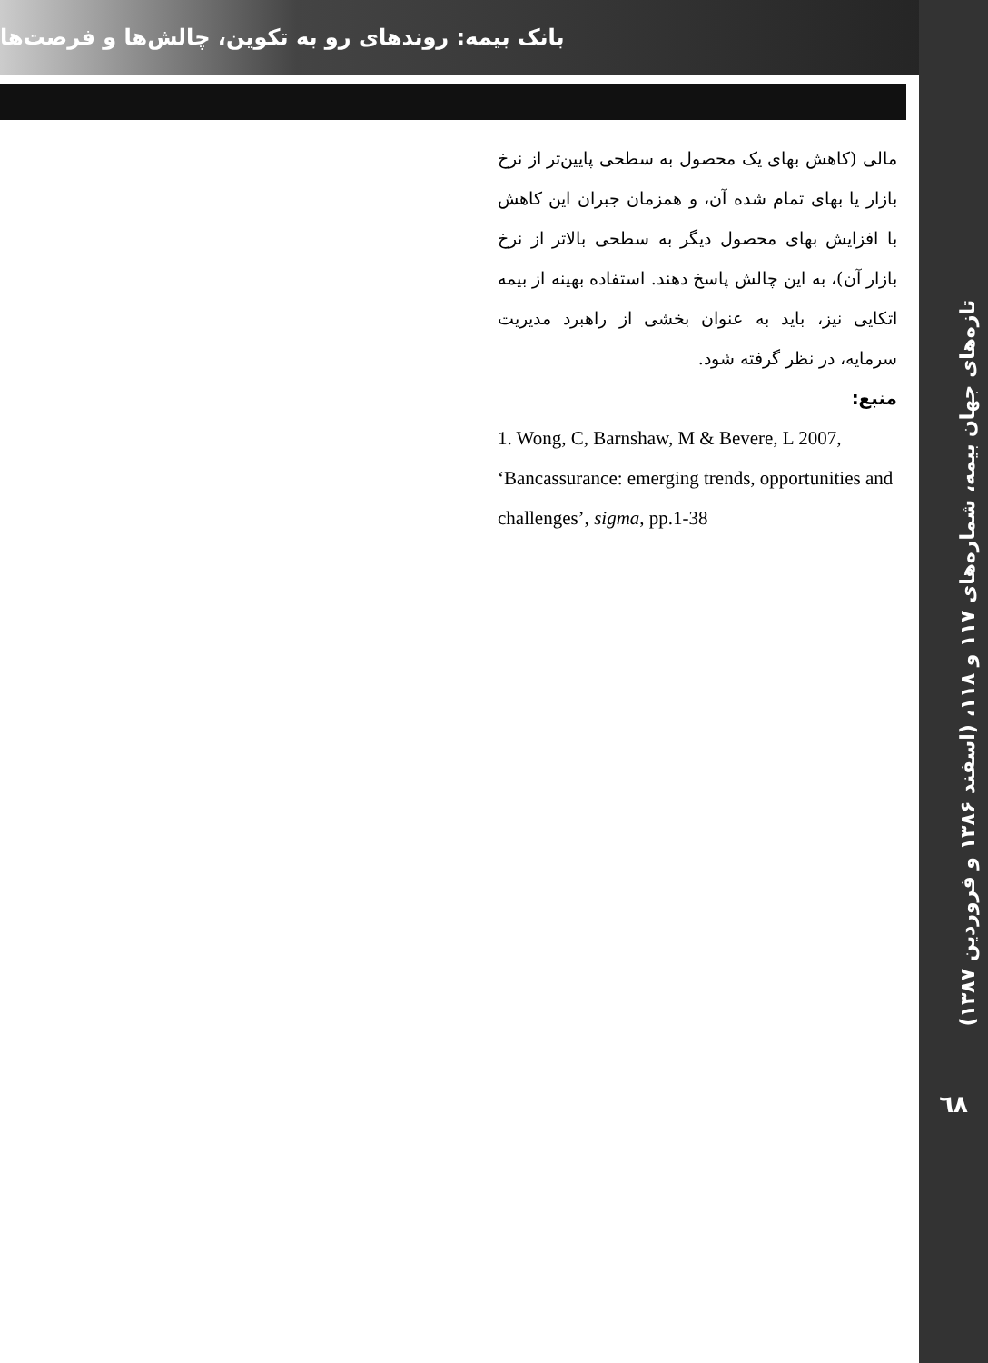تازه‌های جهان بیمه، شماره‌های ۱۱۷ و ۱۱۸، (اسفند ۱۳۸۶ و فروردین ۱۳۸۷)
٦٨
بانک بیمه: روندهای رو به تکوین، چالش‌ها و فرصت‌ها
مالی (کاهش بهای یک محصول به سطحی پایین‌تر از نرخ بازار یا بهای تمام شده آن، و همزمان جبران این کاهش با افزایش بهای محصول دیگر به سطحی بالاتر از نرخ بازار آن)، به این چالش پاسخ دهند. استفاده بهینه از بیمه اتکایی نیز، باید به عنوان بخشی از راهبرد مدیریت سرمایه، در نظر گرفته شود.
منبع:
1. Wong, C, Barnshaw, M & Bevere, L 2007, ‘Bancassurance: emerging trends, opportunities and challenges’, sigma, pp.1-38